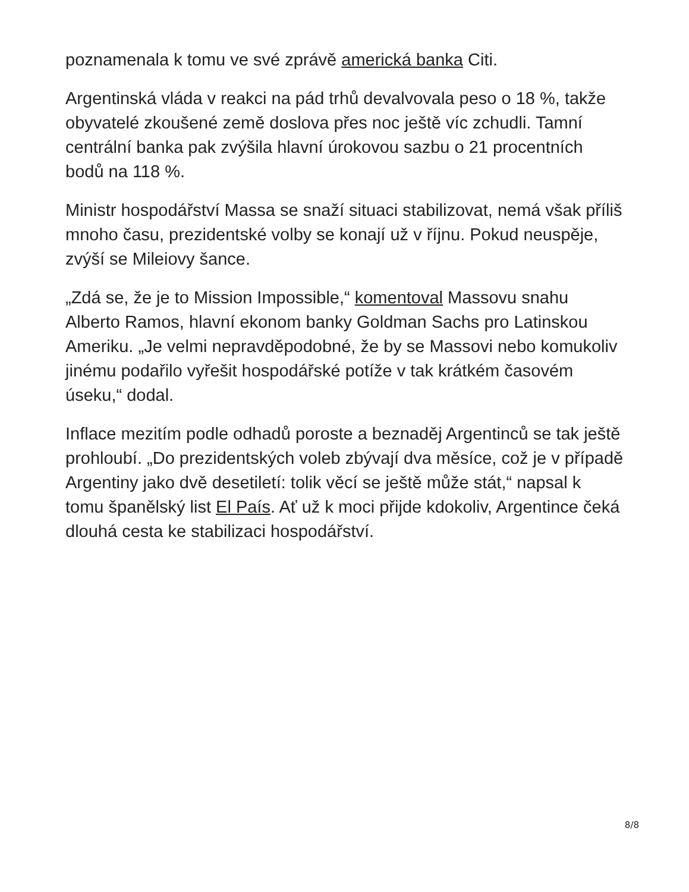poznamenala k tomu ve své zprávě americká banka Citi.
Argentinská vláda v reakci na pád trhů devalvovala peso o 18 %, takže obyvatelé zkoušené země doslova přes noc ještě víc zchudli. Tamní centrální banka pak zvýšila hlavní úrokovou sazbu o 21 procentních bodů na 118 %.
Ministr hospodářství Massa se snaží situaci stabilizovat, nemá však příliš mnoho času, prezidentské volby se konají už v říjnu. Pokud neuspěje, zvýší se Mileiovy šance.
„Zdá se, že je to Mission Impossible,“ komentoval Massovu snahu Alberto Ramos, hlavní ekonom banky Goldman Sachs pro Latinskou Ameriku. „Je velmi nepravděpodobné, že by se Massovi nebo komukoliv jinému podařilo vyřešit hospodářské potíže v tak krátkém časovém úseku,“ dodal.
Inflace mezitím podle odhadů poroste a beznaděj Argentinců se tak ještě prohloubí. „Do prezidentských voleb zbývají dva měsíce, což je v případě Argentiny jako dvě desetiletí: tolik věcí se ještě může stát,“ napsal k tomu španělský list El País. Ať už k moci přijde kdokoliv, Argentince čeká dlouhá cesta ke stabilizaci hospodářství.
8/8